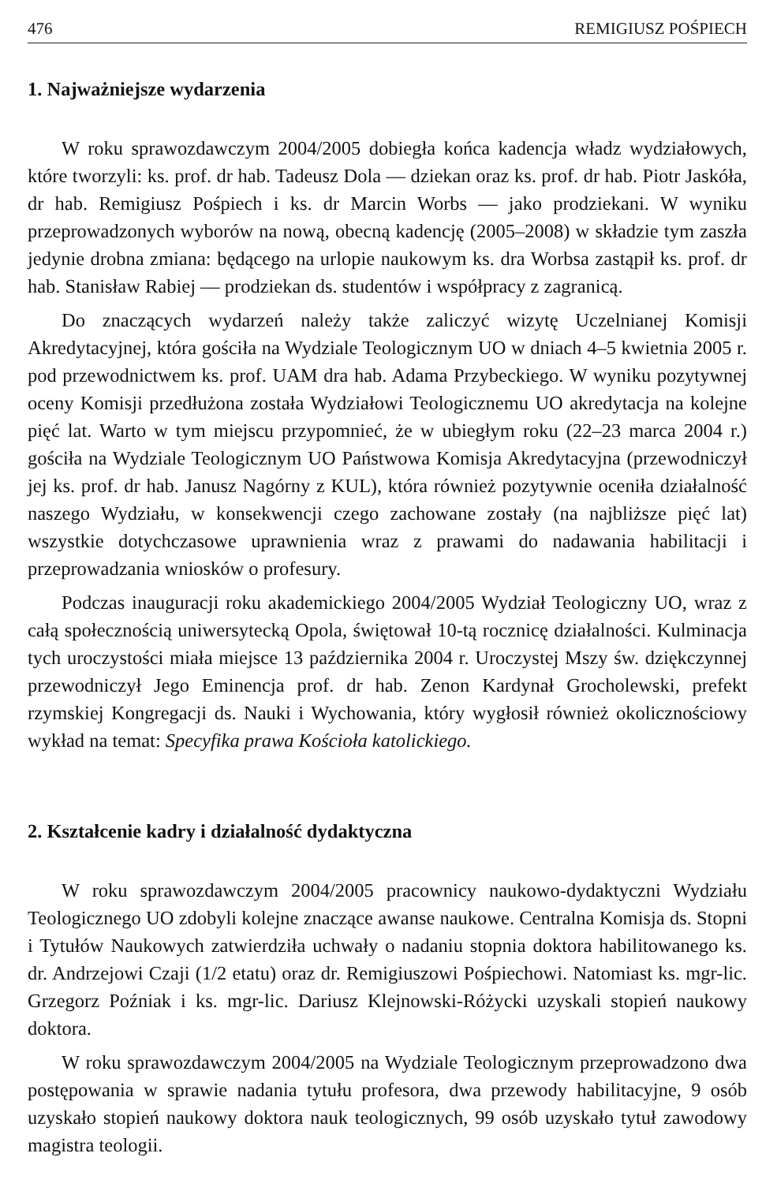476 REMIGIUSZ POŚPIECH
1. Najważniejsze wydarzenia
W roku sprawozdawczym 2004/2005 dobiegła końca kadencja władz wydziałowych, które tworzyli: ks. prof. dr hab. Tadeusz Dola — dziekan oraz ks. prof. dr hab. Piotr Jaskóła, dr hab. Remigiusz Pośpiech i ks. dr Marcin Worbs — jako prodziekani. W wyniku przeprowadzonych wyborów na nową, obecną kadencję (2005–2008) w składzie tym zaszła jedynie drobna zmiana: będącego na urlopie naukowym ks. dra Worbsa zastąpił ks. prof. dr hab. Stanisław Rabiej — prodziekan ds. studentów i współpracy z zagranicą.
Do znaczących wydarzeń należy także zaliczyć wizytę Uczelnianej Komisji Akredytacyjnej, która gościła na Wydziale Teologicznym UO w dniach 4–5 kwietnia 2005 r. pod przewodnictwem ks. prof. UAM dra hab. Adama Przybeckiego. W wyniku pozytywnej oceny Komisji przedłużona została Wydziałowi Teologicznemu UO akredytacja na kolejne pięć lat. Warto w tym miejscu przypomnieć, że w ubiegłym roku (22–23 marca 2004 r.) gościła na Wydziale Teologicznym UO Państwowa Komisja Akredytacyjna (przewodniczył jej ks. prof. dr hab. Janusz Nagórny z KUL), która również pozytywnie oceniła działalność naszego Wydziału, w konsekwencji czego zachowane zostały (na najbliższe pięć lat) wszystkie dotychczasowe uprawnienia wraz z prawami do nadawania habilitacji i przeprowadzania wniosków o profesury.
Podczas inauguracji roku akademickiego 2004/2005 Wydział Teologiczny UO, wraz z całą społecznością uniwersytecką Opola, świętował 10-tą rocznicę działalności. Kulminacja tych uroczystości miała miejsce 13 października 2004 r. Uroczystej Mszy św. dziękczynnej przewodniczył Jego Eminencja prof. dr hab. Zenon Kardynał Grocholewski, prefekt rzymskiej Kongregacji ds. Nauki i Wychowania, który wygłosił również okolicznościowy wykład na temat: Specyfika prawa Kościoła katolickiego.
2. Kształcenie kadry i działalność dydaktyczna
W roku sprawozdawczym 2004/2005 pracownicy naukowo-dydaktyczni Wydziału Teologicznego UO zdobyli kolejne znaczące awanse naukowe. Centralna Komisja ds. Stopni i Tytułów Naukowych zatwierdziła uchwały o nadaniu stopnia doktora habilitowanego ks. dr. Andrzejowi Czaji (1/2 etatu) oraz dr. Remigiuszowi Pośpiechowi. Natomiast ks. mgr-lic. Grzegorz Poźniak i ks. mgr-lic. Dariusz Klejnowski-Różycki uzyskali stopień naukowy doktora.
W roku sprawozdawczym 2004/2005 na Wydziale Teologicznym przeprowadzono dwa postępowania w sprawie nadania tytułu profesora, dwa przewody habilitacyjne, 9 osób uzyskało stopień naukowy doktora nauk teologicznych, 99 osób uzyskało tytuł zawodowy magistra teologii.